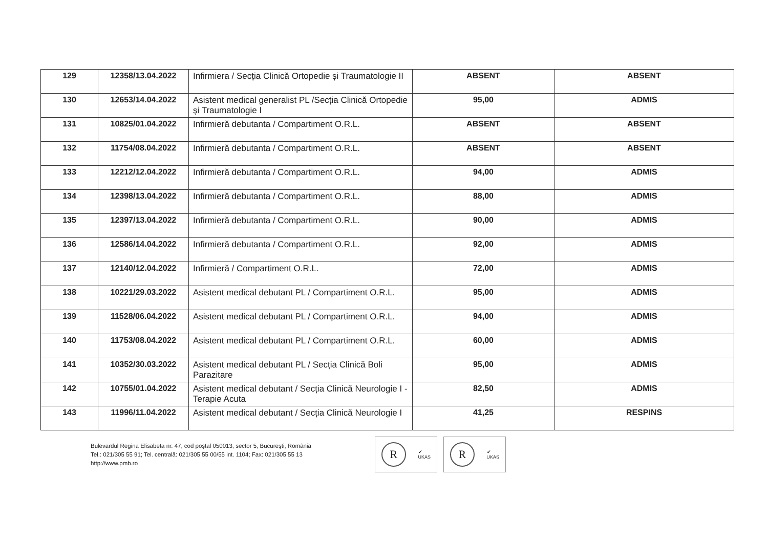| 129 | 12358/13.04.2022 | Infirmiera / Secția Clinică Ortopedie și Traumatologie II | ABSENT | ABSENT |
| 130 | 12653/14.04.2022 | Asistent medical generalist PL /Secția Clinică Ortopedie și Traumatologie I | 95,00 | ADMIS |
| 131 | 10825/01.04.2022 | Infirmieră debutanta / Compartiment O.R.L. | ABSENT | ABSENT |
| 132 | 11754/08.04.2022 | Infirmieră debutanta / Compartiment O.R.L. | ABSENT | ABSENT |
| 133 | 12212/12.04.2022 | Infirmieră debutanta / Compartiment O.R.L. | 94,00 | ADMIS |
| 134 | 12398/13.04.2022 | Infirmieră debutanta / Compartiment O.R.L. | 88,00 | ADMIS |
| 135 | 12397/13.04.2022 | Infirmieră debutanta / Compartiment O.R.L. | 90,00 | ADMIS |
| 136 | 12586/14.04.2022 | Infirmieră debutanta / Compartiment O.R.L. | 92,00 | ADMIS |
| 137 | 12140/12.04.2022 | Infirmieră / Compartiment O.R.L. | 72,00 | ADMIS |
| 138 | 10221/29.03.2022 | Asistent medical debutant PL / Compartiment O.R.L. | 95,00 | ADMIS |
| 139 | 11528/06.04.2022 | Asistent medical debutant PL / Compartiment O.R.L. | 94,00 | ADMIS |
| 140 | 11753/08.04.2022 | Asistent medical debutant PL / Compartiment O.R.L. | 60,00 | ADMIS |
| 141 | 10352/30.03.2022 | Asistent medical debutant PL / Secția Clinică Boli Parazitare | 95,00 | ADMIS |
| 142 | 10755/01.04.2022 | Asistent medical debutant / Secția Clinică Neurologie I - Terapie Acuta | 82,50 | ADMIS |
| 143 | 11996/11.04.2022 | Asistent medical debutant / Secția Clinică Neurologie I | 41,25 | RESPINS |
Bulevardul Regina Elisabeta nr. 47, cod poştal 050013, sector 5, Bucureşti, România
Tel.: 021/305 55 91; Tel. centrală: 021/305 55 00/55 int. 1104; Fax: 021/305 55 13
http://www.pmb.ro
R
✔
UKAS
R
✔
UKAS